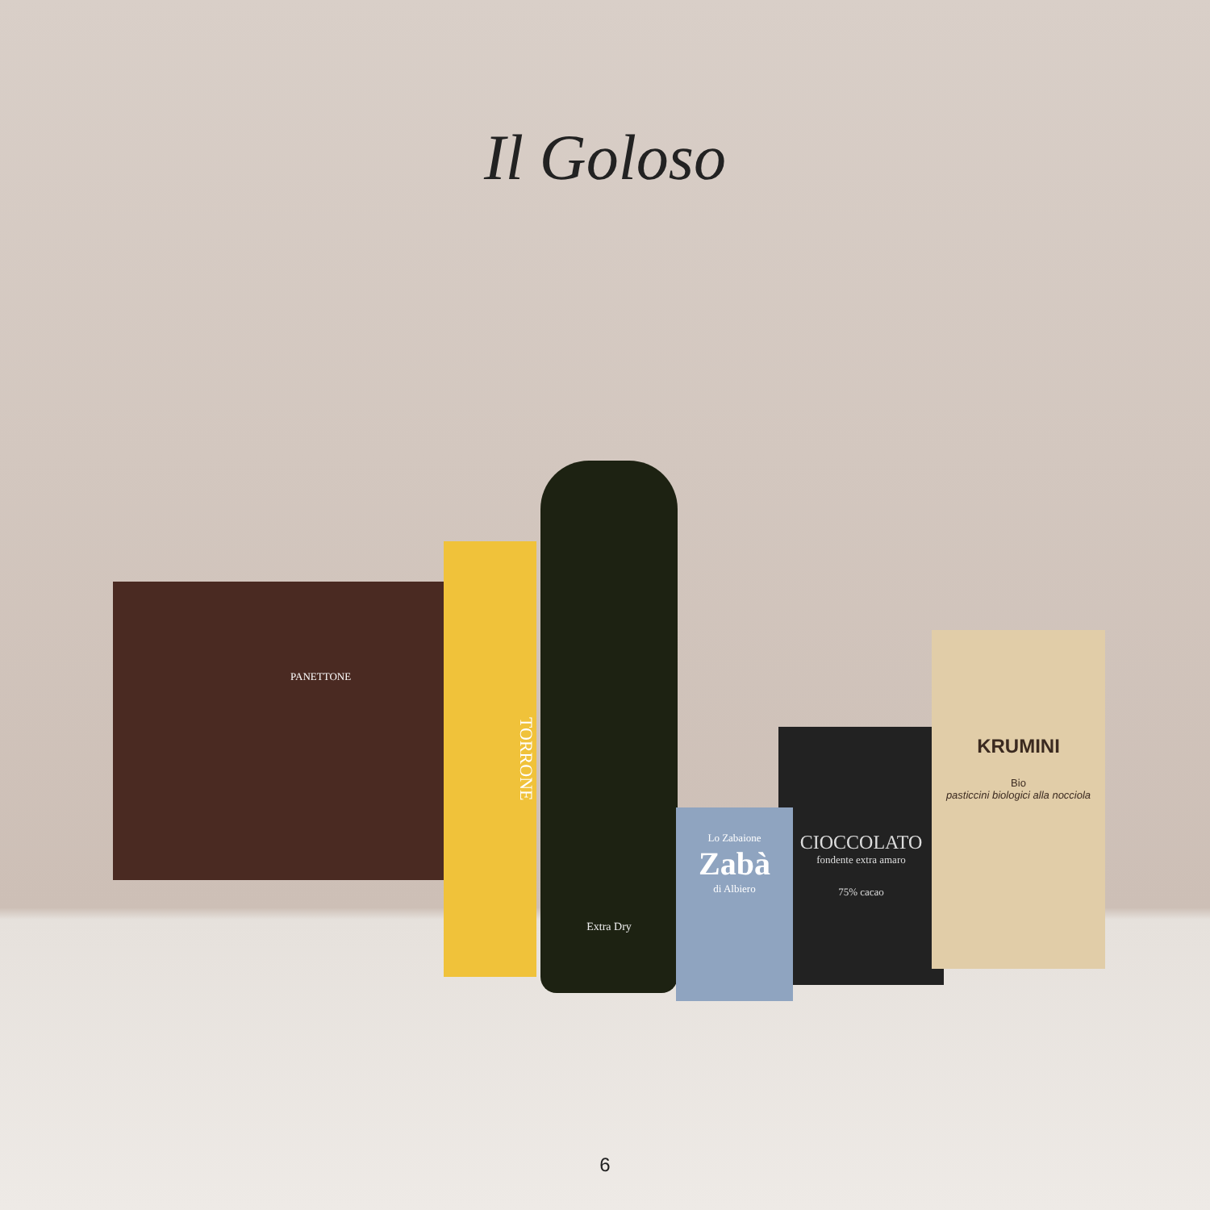Il Goloso
PANETTONE
TORRONE
Extra Dry
CIOCCOLATO
fondente extra amaro
75% cacao
Lo Zabaione
Zabà
di Albiero
KRUMINI
Bio
pasticcini biologici alla nocciola
6